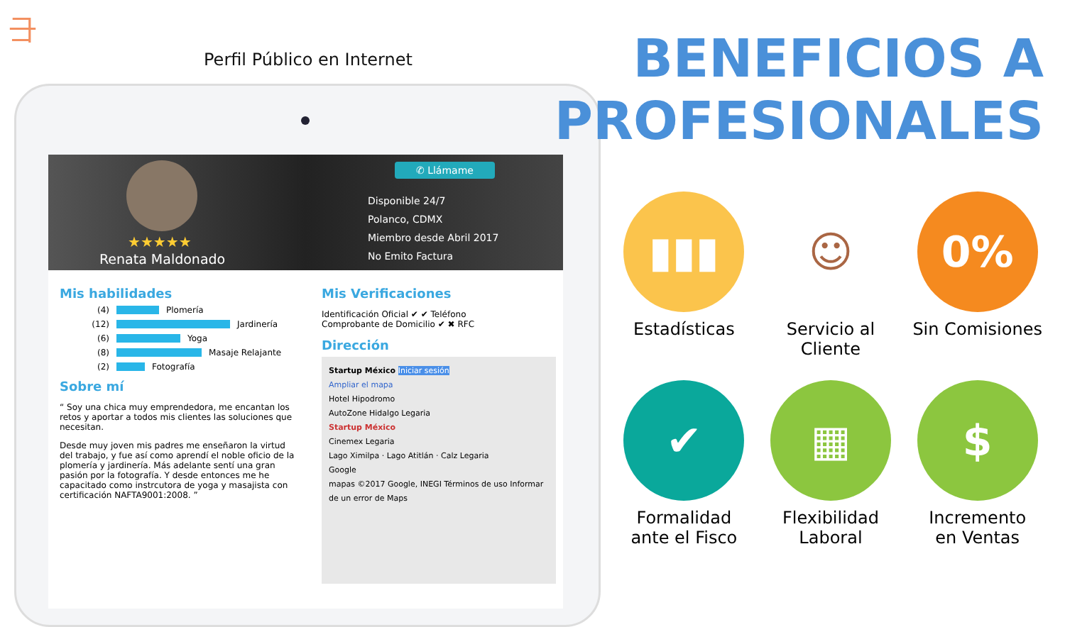⺕
Perfil Público en Internet
★★★★★
Renata Maldonado
✆ Llámame
Disponible 24/7
Polanco, CDMX
Miembro desde Abril 2017
No Emito Factura
Mis habilidades
(4)
Plomería
(12)
Jardinería
(6)
Yoga
(8)
Masaje Relajante
(2)
Fotografía
Sobre mí
“ Soy una chica muy emprendedora, me encantan los retos y aportar a todos mis clientes las soluciones que necesitan.
Desde muy joven mis padres me enseñaron la virtud del trabajo, y fue así como aprendí el noble oficio de la plomería y jardinería. Más adelante sentí una gran pasión por la fotografía. Y desde entonces me he capacitado como instrcutora de yoga y masajista con certificación NAFTA9001:2008. ”
Mis Verificaciones
Identificación Oficial ✔ ✔ Teléfono
Comprobante de Domicilio ✔ ✖ RFC
Dirección
Startup México Iniciar sesión
Ampliar el mapa
Hotel Hipodromo
AutoZone Hidalgo Legaria
Startup México
Cinemex Legaria
Lago Ximilpa · Lago Atitlán · Calz Legaria
Google
mapas ©2017 Google, INEGI Términos de uso Informar de un error de Maps
BENEFICIOS A
PROFESIONALES
▮▮▮
Estadísticas
☺
Servicio al Cliente
0%
Sin Comisiones
✔
Formalidad
ante el Fisco
▦
Flexibilidad
Laboral
$
Incremento
en Ventas